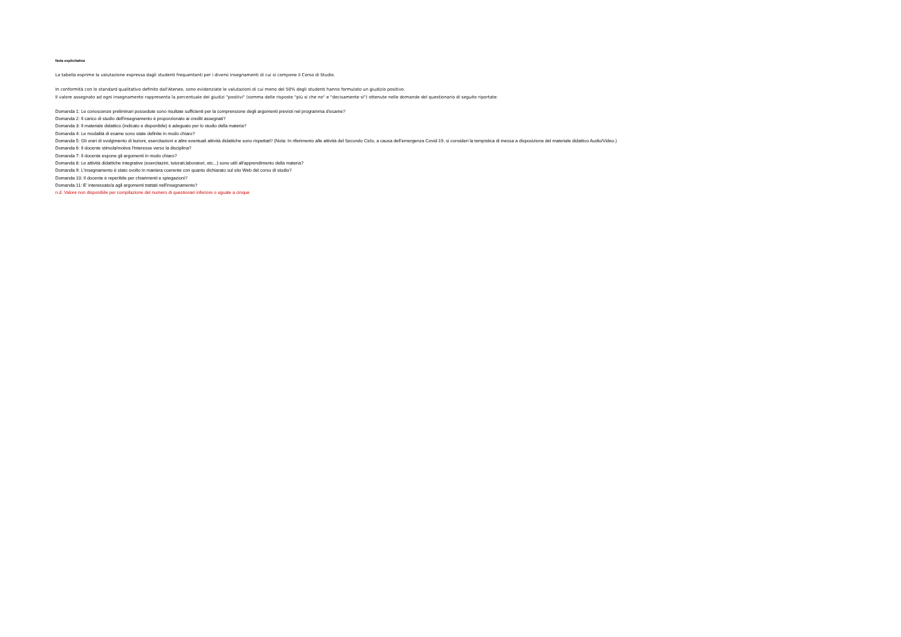Nota esplicitativa
La tabella esprime la valutazione espressa dagli studenti frequentanti per i diversi insegnamenti di cui si compone il Corso di Studio.
In conformità con lo standard qualitativo definito dall'Ateneo, sono evidenziate le valutazioni di cui meno del 50% degli studenti hanno formulato un giudizio positivo.
Il valore assegnato ad ogni insegnamento rappresenta la percentuale dei giudizi "positivi" (somma delle risposte "più si che no" e "decisamente si") ottenute nelle domande del questionario di seguito riportate:
Domanda 1: Le conoscenze preliminari possedute sono risultate sufficienti per la comprensione degli argomenti previsti nel programma d'esame?
Domanda 2: Il carico di studio dell'insegnamento è proporzionato ai crediti assegnati?
Domanda 3: Il materiale didattico (indicato e disponibile) è adeguato per lo studio della materia?
Domanda 4: Le modalità di esame sono state definite in modo chiaro?
Domanda 5: Gli orari di svolgimento di lezioni, esercitazioni e altre eventuali attività didattiche sono rispettati? (Nota: In riferimento alle attività del Secondo Ciclo, a causa dell’emergenza Covid-19, si consideri la tempistica di messa a disposizione del materiale didattico Audio/Video.)
Domanda 6: Il docente stimola/motiva l'interesse verso la disciplina?
Domanda 7: Il docente espone gli argomenti in modo chiaro?
Domanda 8: Le attività didattiche integrative (esercitazini, tutorati,laboratori, etc...) sono utili all'apprendimento della materia?
Domanda 9: L'insegnamento è stato svolto in maniera coerente con quanto dichiarato sul sito Web del corso di studio?
Domanda 10: Il docente è reperibile per chiarimenti e spiegazioni?
Domanda 11: E' interessato/a agli argomenti trattati nell'insegnamento?
n.d. Valore non disponibile per compilazione del numero di questionari inferiore o uguale a cinque